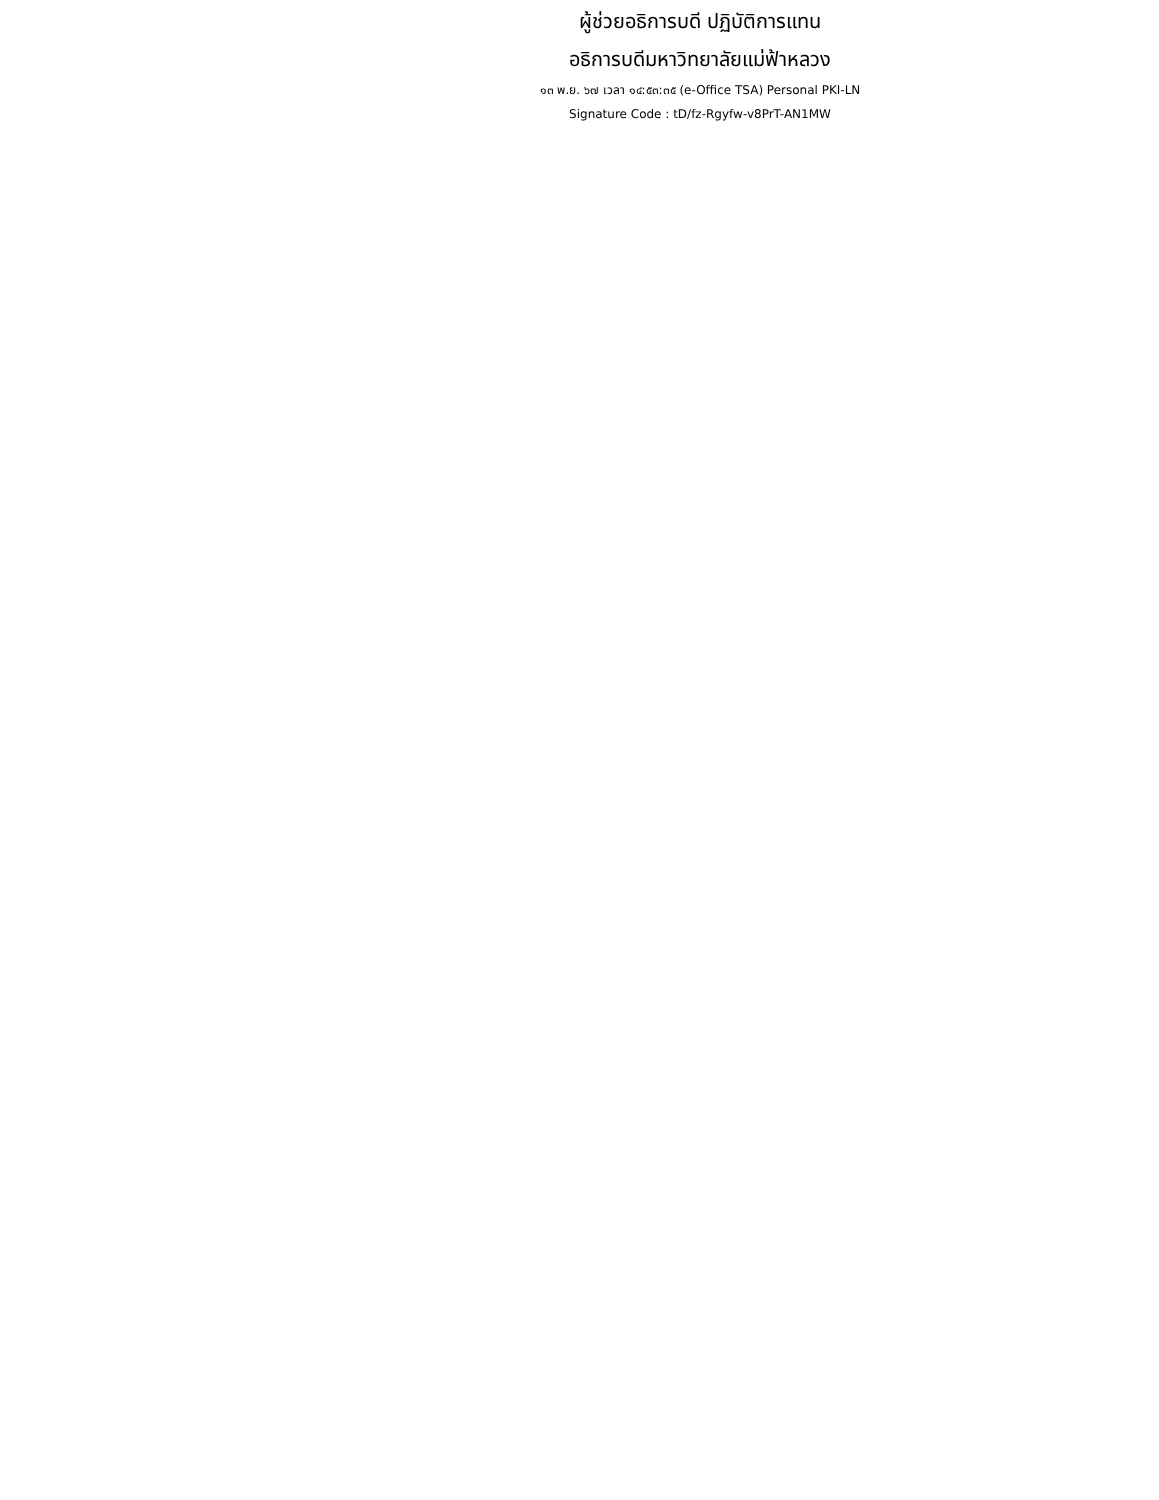ผู้ช่วยอธิการบดี ปฏิบัติการแทน
อธิการบดีมหาวิทยาลัยแม่ฟ้าหลวง
๑๓ พ.ย. ๖๗ เวลา ๑๔:๕๓:๓๕ (e-Office TSA) Personal PKI-LN
Signature Code : tD/fz-Rgyfw-v8PrT-AN1MW